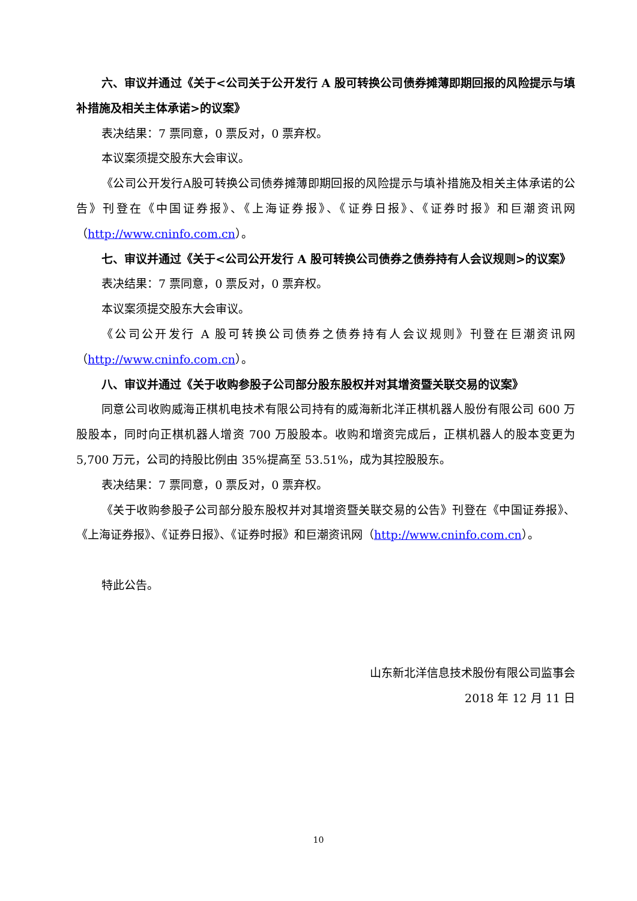六、审议并通过《关于<公司关于公开发行 A 股可转换公司债券摊薄即期回报的风险提示与填补措施及相关主体承诺>的议案》
表决结果：7 票同意，0 票反对，0 票弃权。
本议案须提交股东大会审议。
《公司公开发行A股可转换公司债券摊薄即期回报的风险提示与填补措施及相关主体承诺的公告》刊登在《中国证券报》、《上海证券报》、《证券日报》、《证券时报》和巨潮资讯网（http://www.cninfo.com.cn）。
七、审议并通过《关于<公司公开发行 A 股可转换公司债券之债券持有人会议规则>的议案》
表决结果：7 票同意，0 票反对，0 票弃权。
本议案须提交股东大会审议。
《公司公开发行 A 股可转换公司债券之债券持有人会议规则》刊登在巨潮资讯网（http://www.cninfo.com.cn）。
八、审议并通过《关于收购参股子公司部分股东股权并对其增资暨关联交易的议案》
同意公司收购威海正棋机电技术有限公司持有的威海新北洋正棋机器人股份有限公司 600 万股股本，同时向正棋机器人增资 700 万股股本。收购和增资完成后，正棋机器人的股本变更为 5,700 万元，公司的持股比例由 35%提高至 53.51%，成为其控股股东。
表决结果：7 票同意，0 票反对，0 票弃权。
《关于收购参股子公司部分股东股权并对其增资暨关联交易的公告》刊登在《中国证券报》、《上海证券报》、《证券日报》、《证券时报》和巨潮资讯网（http://www.cninfo.com.cn）。
特此公告。
山东新北洋信息技术股份有限公司监事会
2018 年 12 月 11 日
10